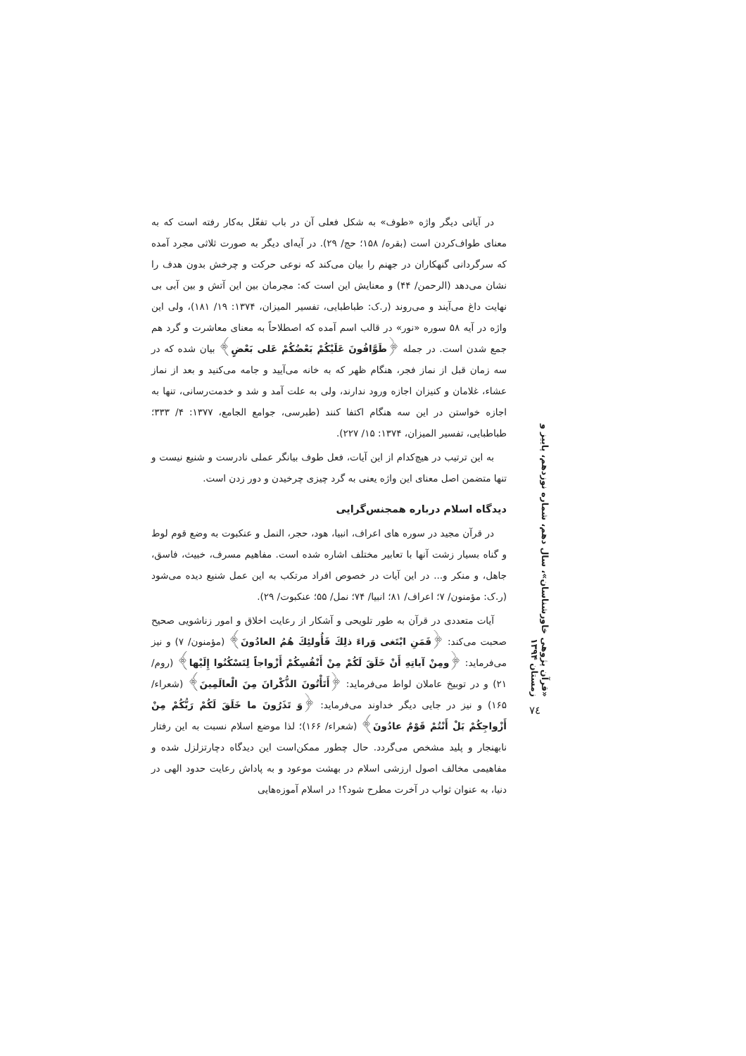در آیاتی دیگر واژه «طوف» به شکل فعلی آن در باب تفعّل به‌کار رفته است که به معنای طواف‌کردن است (بقره/ ۱۵۸؛ حج/ ۲۹). در آیه‌ای دیگر به صورت ثلاثی مجرد آمده که سرگردانی گنهکاران در جهنم را بیان می‌کند که نوعی حرکت و چرخش بدون هدف را نشان می‌دهد (الرحمن/ ۴۴) و معنایش این است که: مجرمان بین این آتش و بین آبی بی نهایت داغ می‌آیند و می‌روند (ر.ک: طباطبایی، تفسیر المیزان، ۱۳۷۴: ۱۹/ ۱۸۱)، ولی این واژه در آیه ۵۸ سوره «نور» در قالب اسم آمده که اصطلاحاً به معنای معاشرت و گرد هم جمع شدن است. در جمله ﴿طَوَّافُونَ عَلَيْكُمْ بَعْضُكُمْ عَلى بَعْضٍ﴾ بیان شده که در سه زمان قبل از نماز فجر، هنگام ظهر که به خانه می‌آیید و جامه می‌کنید و بعد از نماز عشاء، غلامان و کنیزان اجازه ورود ندارند، ولی به علت آمد و شد و خدمت‌رسانی، تنها به اجازه خواستن در این سه هنگام اکتفا کنند (طبرسی، جوامع الجامع، ۱۳۷۷: ۴/ ۳۳۳؛ طباطبایی، تفسیر المیزان، ۱۳۷۴: ۱۵/ ۲۲۷).
به این ترتیب در هیچ‌کدام از این آیات، فعل طوف بیانگر عملی نادرست و شنیع نیست و تنها متضمن اصل معنای این واژه یعنی به گرد چیزی چرخیدن و دور زدن است.
دیدگاه اسلام درباره همجنس‌گرایی
در قرآن مجید در سوره های اعراف، انبیا، هود، حجر، النمل و عنکبوت به وضع قوم لوط و گناه بسیار زشت آنها با تعابیر مختلف اشاره شده است. مفاهیم مسرف، خبیث، فاسق، جاهل، و منکر و... در این آیات در خصوص افراد مرتکب به این عمل شنیع دیده می‌شود (ر.ک: مؤمنون/ ۷؛ اعراف/ ۸۱؛ انبیا/ ۷۴؛ نمل/ ۵۵؛ عنکبوت/ ۲۹).
آیات متعددی در قرآن به طور تلویحی و آشکار از رعایت اخلاق و امور زناشویی صحیح صحبت می‌کند: ﴿فَمَنِ ابْتَغى وَراءَ ذلِكَ فَأُولئِكَ هُمُ العادُونَ﴾ (مؤمنون/ ۷) و نیز می‌فرماید: ﴿ومِنْ آياتِهِ أَنْ خَلَقَ لَكُمْ مِنْ أَنْفُسِكُمْ أَزْواجاً لِتَسْكُنُوا إِلَيْها﴾ (روم/ ۲۱) و در توبیخ عاملان لواط می‌فرماید: ﴿أَتَأْتُونَ الذُّكْرانَ مِنَ الْعالَمِينَ﴾ (شعراء/ ۱۶۵) و نیز در جایی دیگر خداوند می‌فرماید: ﴿وَ تَذَرُونَ ما خَلَقَ لَكُمْ رَبُّكُمْ مِنْ أَزْواجِكُمْ بَلْ أَنْتُمْ قَوْمٌ عادُونَ﴾ (شعراء/ ۱۶۶)؛ لذا موضع اسلام نسبت به این رفتار نابهنجار و پلید مشخص می‌گردد. حال چطور ممکن‌است این دیدگاه دچارتزلزل شده و مفاهیمی مخالف اصول ارزشی اسلام در بهشت موعود و به پاداش رعایت حدود الهی در دنیا، به عنوان ثواب در آخرت مطرح شود؟! در اسلام آموزه‌هایی
«قرآن پژوهی خاورشناسان»، سال دهم، شماره نوزدهم، پاییز و زمستان ۱۳۹۴
۷٤